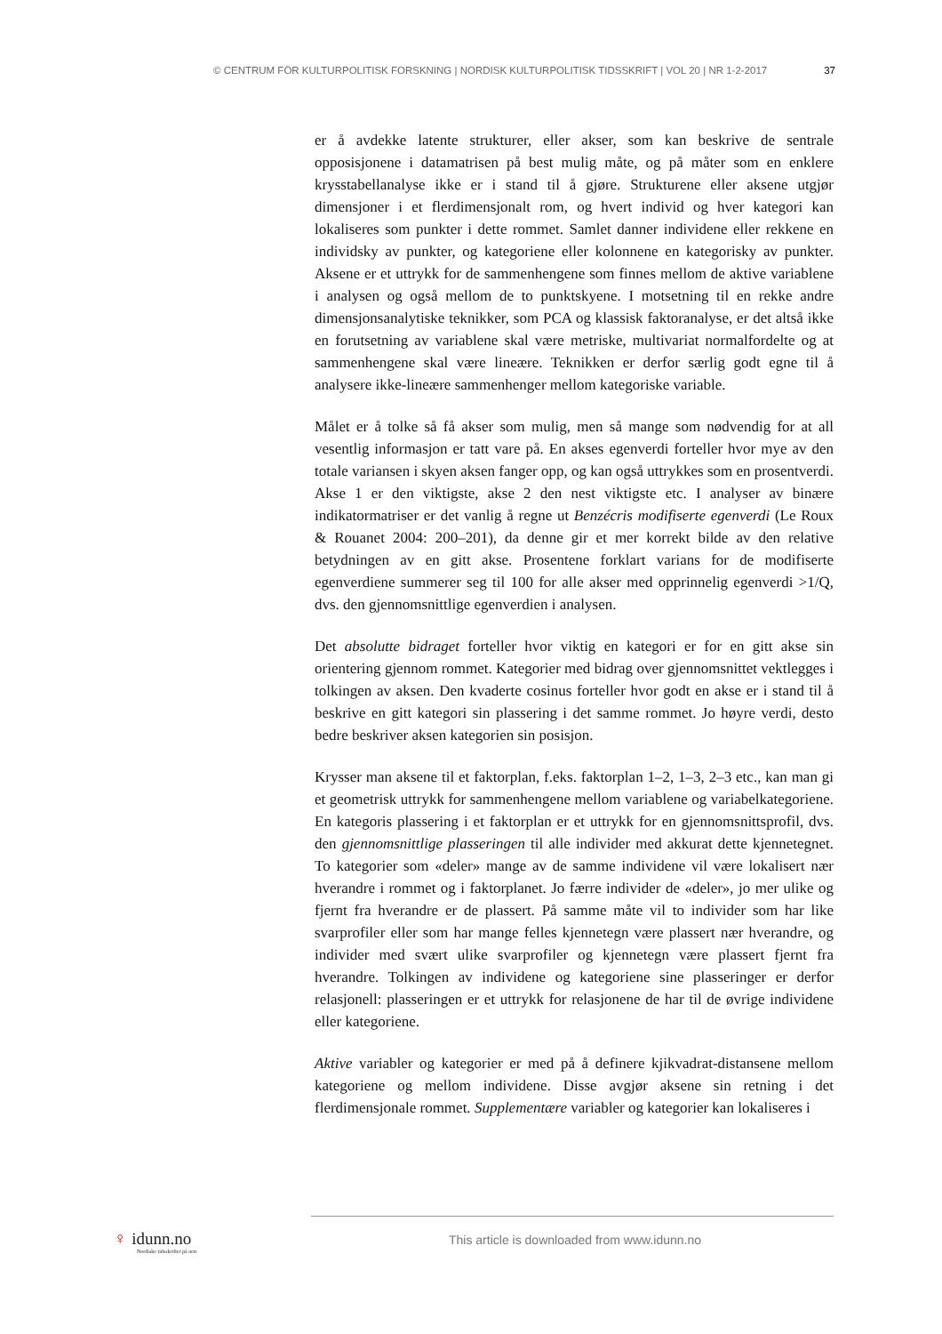© CENTRUM FÖR KULTURPOLITISK FORSKNING | NORDISK KULTURPOLITISK TIDSSKRIFT | VOL 20 | NR 1-2-2017 37
er å avdekke latente strukturer, eller akser, som kan beskrive de sentrale opposisjonene i datamatrisen på best mulig måte, og på måter som en enklere krysstabellanalyse ikke er i stand til å gjøre. Strukturene eller aksene utgjør dimensjoner i et flerdimensjonalt rom, og hvert individ og hver kategori kan lokaliseres som punkter i dette rommet. Samlet danner individene eller rekkene en individsky av punkter, og kategoriene eller kolonnene en kategorisky av punkter. Aksene er et uttrykk for de sammenhengene som finnes mellom de aktive variablene i analysen og også mellom de to punktskyene. I motsetning til en rekke andre dimensjonsanalytiske teknikker, som PCA og klassisk faktoranalyse, er det altså ikke en forutsetning av variablene skal være metriske, multivariat normalfordelte og at sammenhengene skal være lineære. Teknikken er derfor særlig godt egne til å analysere ikke-lineære sammenhenger mellom kategoriske variable.
Målet er å tolke så få akser som mulig, men så mange som nødvendig for at all vesentlig informasjon er tatt vare på. En akses egenverdi forteller hvor mye av den totale variansen i skyen aksen fanger opp, og kan også uttrykkes som en prosentverdi. Akse 1 er den viktigste, akse 2 den nest viktigste etc. I analyser av binære indikatormatriser er det vanlig å regne ut Benzécris modifiserte egenverdi (Le Roux & Rouanet 2004: 200–201), da denne gir et mer korrekt bilde av den relative betydningen av en gitt akse. Prosentene forklart varians for de modifiserte egenverdiene summerer seg til 100 for alle akser med opprinnelig egenverdi >1/Q, dvs. den gjennomsnittlige egenverdien i analysen.
Det absolutte bidraget forteller hvor viktig en kategori er for en gitt akse sin orientering gjennom rommet. Kategorier med bidrag over gjennomsnittet vektlegges i tolkingen av aksen. Den kvaderte cosinus forteller hvor godt en akse er i stand til å beskrive en gitt kategori sin plassering i det samme rommet. Jo høyre verdi, desto bedre beskriver aksen kategorien sin posisjon.
Krysser man aksene til et faktorplan, f.eks. faktorplan 1–2, 1–3, 2–3 etc., kan man gi et geometrisk uttrykk for sammenhengene mellom variablene og variabelkategoriene. En kategoris plassering i et faktorplan er et uttrykk for en gjennomsnittsprofil, dvs. den gjennomsnittlige plasseringen til alle individer med akkurat dette kjennetegnet. To kategorier som «deler» mange av de samme individene vil være lokalisert nær hverandre i rommet og i faktorplanet. Jo færre individer de «deler», jo mer ulike og fjernt fra hverandre er de plassert. På samme måte vil to individer som har like svarprofiler eller som har mange felles kjennetegn være plassert nær hverandre, og individer med svært ulike svarprofiler og kjennetegn være plassert fjernt fra hverandre. Tolkingen av individene og kategoriene sine plasseringer er derfor relasjonell: plasseringen er et uttrykk for relasjonene de har til de øvrige individene eller kategoriene.
Aktive variabler og kategorier er med på å definere kjikvadrat-distansene mellom kategoriene og mellom individene. Disse avgjør aksene sin retning i det flerdimensjonale rommet. Supplementære variabler og kategorier kan lokaliseres i
♀ idunn.no
Nordiske tidsskrifter på nett
This article is downloaded from www.idunn.no